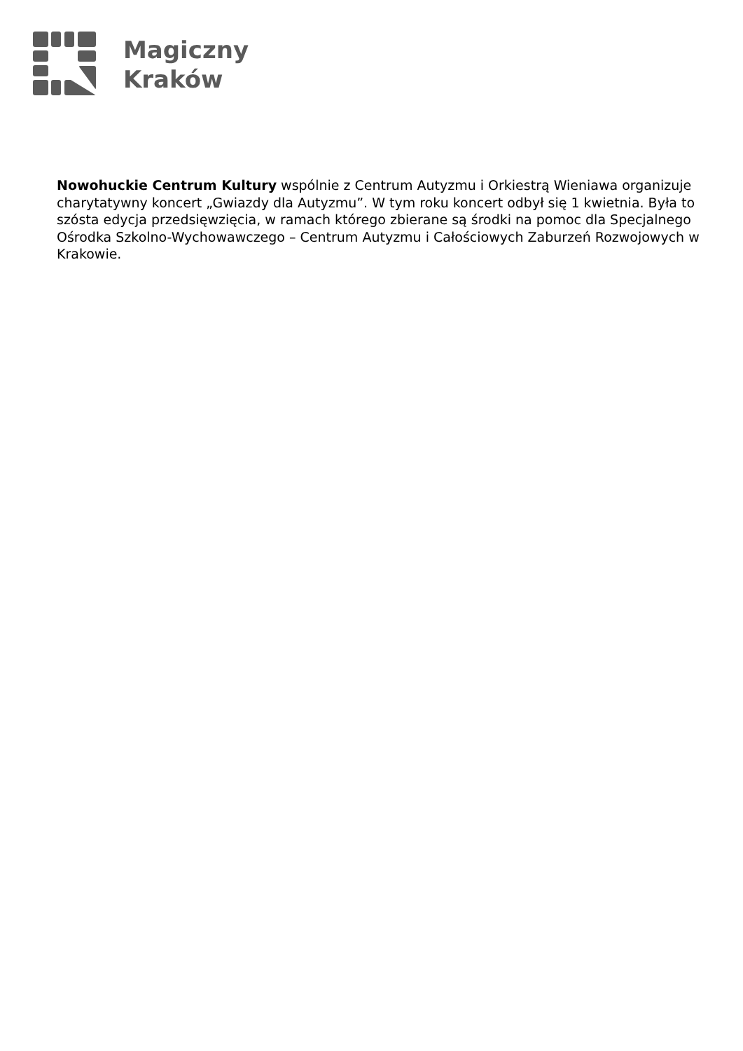Magiczny
Kraków
Nowohuckie Centrum Kultury wspólnie z Centrum Autyzmu i Orkiestrą Wieniawa organizuje charytatywny koncert „Gwiazdy dla Autyzmu”. W tym roku koncert odbył się 1 kwietnia. Była to szósta edycja przedsięwzięcia, w ramach którego zbierane są środki na pomoc dla Specjalnego Ośrodka Szkolno-Wychowawczego – Centrum Autyzmu i Całościowych Zaburzeń Rozwojowych w Krakowie.